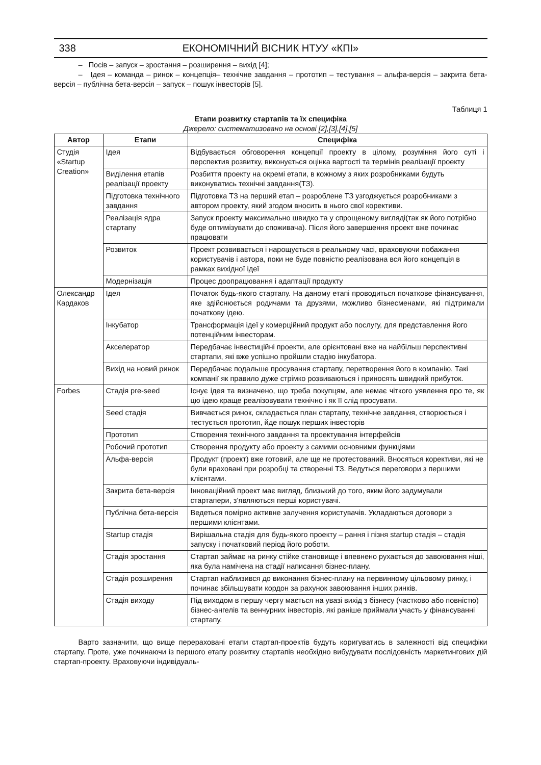338 ЕКОНОМІЧНИЙ ВІСНИК НТУУ «КПІ»
– Посів – запуск – зростання – розширення – вихід [4];
– Ідея – команда – ринок – концепція– технічне завдання – прототип – тестування – альфа-версія – закрита бета-версія – публічна бета-версія – запуск – пошук інвесторів [5].
Таблиця 1
Етапи розвитку стартапів та їх специфіка
Джерело: систематизовано на основі [2],[3],[4],[5]
| Автор | Етапи | Специфіка |
| --- | --- | --- |
| Студія «Startup Creation» | Ідея | Відбувається обговорення концепції проекту в цілому, розуміння його суті і перспектив розвитку, виконується оцінка вартості та термінів реалізації проекту |
| | Виділення етапів реалізації проекту | Розбиття проекту на окремі етапи, в кожному з яких розробниками будуть виконуватись технічні завдання(ТЗ). |
| | Підготовка технічного завдання | Підготовка ТЗ на перший етап – розроблене ТЗ узгоджується розробниками з автором проекту, який згодом вносить в нього свої корективи. |
| | Реалізація ядра стартапу | Запуск проекту максимально швидко та у спрощеному вигляді(так як його потрібно буде оптимізувати до споживача). Після його завершення проект вже починає працювати |
| | Розвиток | Проект розвивається і нарощується в реальному часі, враховуючи побажання користувачів і автора, поки не буде повністю реалізована вся його концепція в рамках вихідної ідеї |
| | Модернізація | Процес доопрацювання і адаптації продукту |
| Олександр Кардаков | Ідея | Початок будь-якого стартапу. На даному етапі проводиться початкове фінансування, яке здійснюється родичами та друзями, можливо бізнесменами, які підтримали початкову ідею. |
| | Інкубатор | Трансформація ідеї у комерційний продукт або послугу, для представлення його потенційним інвесторам. |
| | Акселератор | Передбачає інвестиційні проекти, але орієнтовані вже на найбільш перспективні стартапи, які вже успішно пройшли стадію інкубатора. |
| | Вихід на новий ринок | Передбачає подальше просування стартапу, перетворення його в компанію. Такі компанії як правило дуже стрімко розвиваються і приносять швидкий прибуток. |
| Forbes | Стадія pre-seed | Існує ідея та визначено, що треба покупцям, але немає чіткого уявлення про те, як цю ідею краще реалізовувати технічно і як її слід просувати. |
| | Seed стадія | Вивчається ринок, складається план стартапу, технічне завдання, створюється і тестується прототип, йде пошук перших інвесторів |
| | Прототип | Створення технічного завдання та проектування інтерфейсів |
| | Робочий прототип | Створення продукту або проекту з самими основними функціями |
| | Альфа-версія | Продукт (проект) вже готовий, але ще не протестований. Вносяться корективи, які не були враховані при розробці та створенні ТЗ. Ведуться переговори з першими клієнтами. |
| | Закрита бета-версія | Інноваційний проект має вигляд, близький до того, яким його задумували стартапери, з’являються перші користувачі. |
| | Публічна бета-версія | Ведеться помірно активне залучення користувачів. Укладаються договори з першими клієнтами. |
| | Startup стадія | Вирішальна стадія для будь-якого проекту – рання і пізня startup стадія – стадія запуску і початковий період його роботи. |
| | Стадія зростання | Стартап займає на ринку стійке становище і впевнено рухається до завоювання ніші, яка була намічена на стадії написання бізнес-плану. |
| | Стадія розширення | Стартап наблизився до виконання бізнес-плану на первинному цільовому ринку, і починає збільшувати кордон за рахунок завоювання інших ринків. |
| | Стадія виходу | Під виходом в першу чергу мається на увазі вихід з бізнесу (частково або повністю) бізнес-ангелів та венчурних інвесторів, які раніше приймали участь у фінансуванні стартапу. |
Варто зазначити, що вище перераховані етапи стартап-проектів будуть коригуватись в залежності від специфіки стартапу. Проте, уже починаючи із першого етапу розвитку стартапів необхідно вибудувати послідовність маркетингових дій стартап-проекту. Враховуючи індивідуаль-